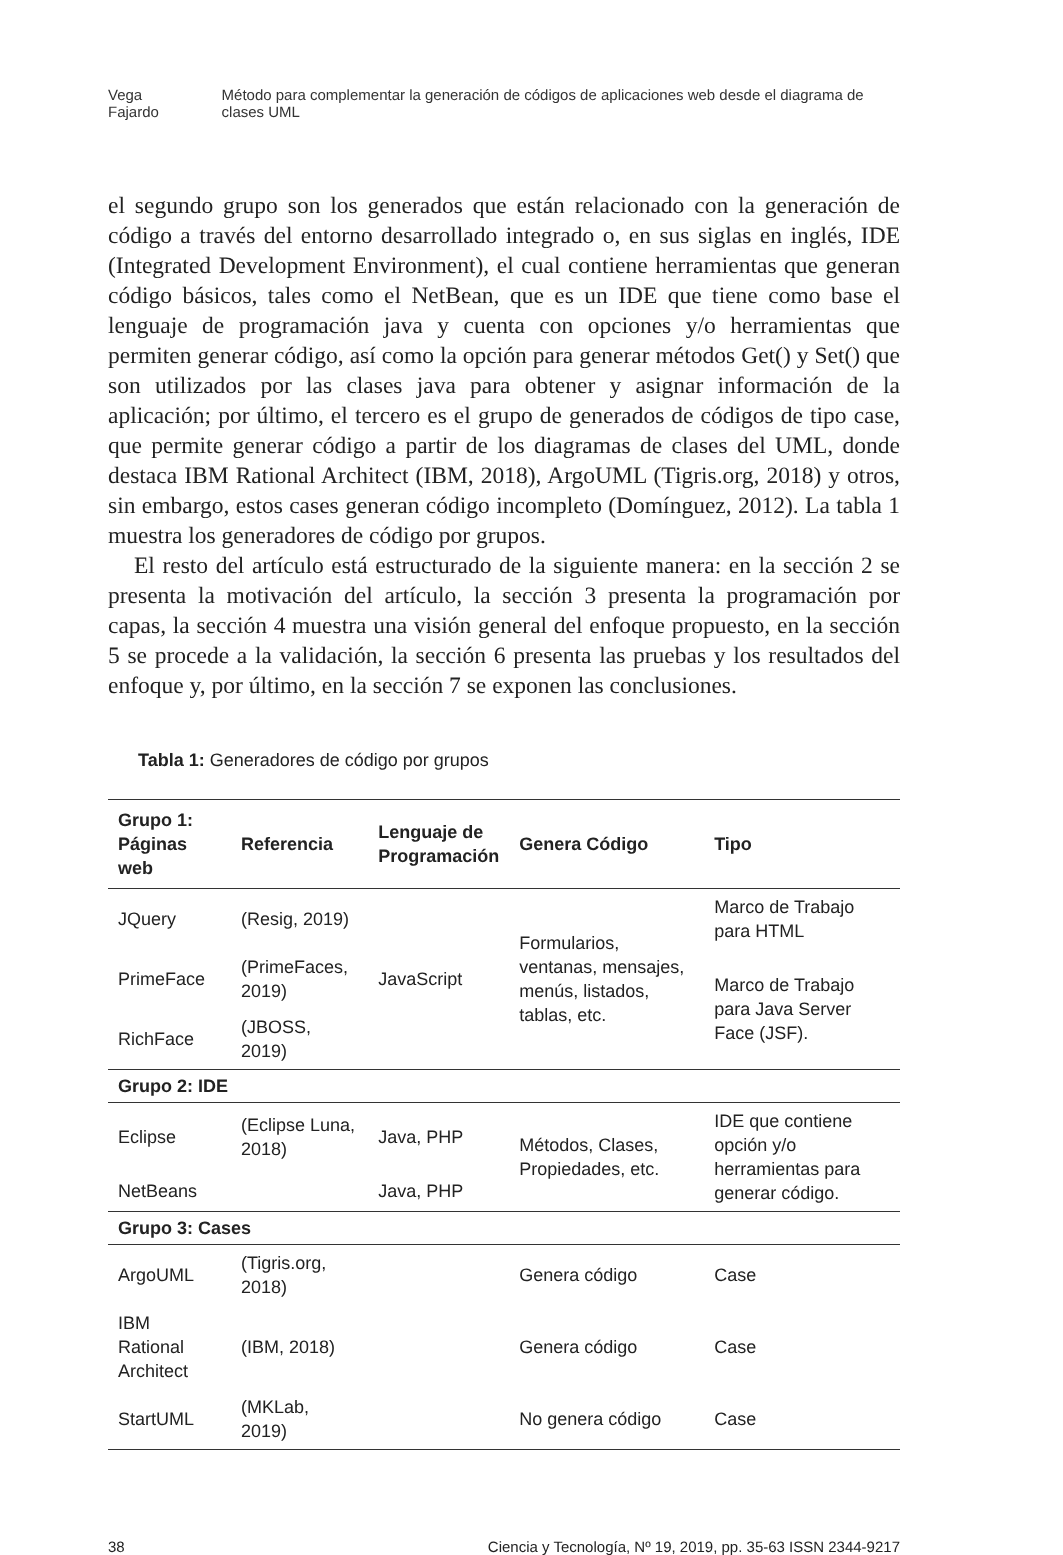Vega Fajardo Método para complementar la generación de códigos de aplicaciones web desde el diagrama de clases UML
el segundo grupo son los generados que están relacionado con la generación de código a través del entorno desarrollado integrado o, en sus siglas en inglés, IDE (Integrated Development Environment), el cual contiene herramientas que generan código básicos, tales como el NetBean, que es un IDE que tiene como base el lenguaje de programación java y cuenta con opciones y/o herramientas que permiten generar código, así como la opción para generar métodos Get() y Set() que son utilizados por las clases java para obtener y asignar información de la aplicación; por último, el tercero es el grupo de generados de códigos de tipo case, que permite generar código a partir de los diagramas de clases del UML, donde destaca IBM Rational Architect (IBM, 2018), ArgoUML (Tigris.org, 2018) y otros, sin embargo, estos cases generan código incompleto (Domínguez, 2012). La tabla 1 muestra los generadores de código por grupos.
El resto del artículo está estructurado de la siguiente manera: en la sección 2 se presenta la motivación del artículo, la sección 3 presenta la programación por capas, la sección 4 muestra una visión general del enfoque propuesto, en la sección 5 se procede a la validación, la sección 6 presenta las pruebas y los resultados del enfoque y, por último, en la sección 7 se exponen las conclusiones.
Tabla 1: Generadores de código por grupos
| Grupo 1: Páginas web | Referencia | Lenguaje de Programación | Genera Código | Tipo |
| --- | --- | --- | --- | --- |
| JQuery | (Resig, 2019) | JavaScript | Formularios, ventanas, mensajes, menús, listados, tablas, etc. | Marco de Trabajo para HTML |
| PrimeFace | (PrimeFaces, 2019) | | | Marco de Trabajo para Java Server Face (JSF). |
| RichFace | (JBOSS, 2019) | | | |
| Grupo 2: IDE | | | | |
| Eclipse | (Eclipse Luna, 2018) | Java, PHP | Métodos, Clases, Propiedades, etc. | IDE que contiene opción y/o herramientas para generar código. |
| NetBeans | | Java, PHP | | |
| Grupo 3: Cases | | | | |
| ArgoUML | (Tigris.org, 2018) | | Genera código | Case |
| IBM Rational Architect | (IBM, 2018) | | Genera código | Case |
| StartUML | (MKLab, 2019) | | No genera código | Case |
38 Ciencia y Tecnología, Nº 19, 2019, pp. 35-63 ISSN 2344-9217